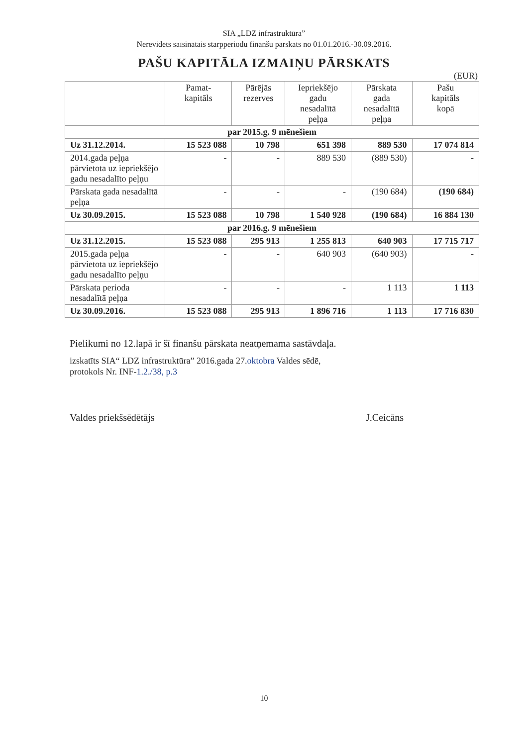SIA „LDZ infrastruktūra”
Nerevidēts saīsinātais starpperiodu finanšu pārskats no 01.01.2016.-30.09.2016.
PAŠU KAPITĀLA IZMAIŅU PĀRSKATS
(EUR)
| | Pamat- kapitāls | Pārējās rezerves | Iepriekšējo gadu nesadalītā peļņa | Pārskata gada nesadalītā peļņa | Pašu kapitāls kopā |
| --- | --- | --- | --- | --- | --- |
| par 2015.g. 9 mēnešiem | | | | | |
| Uz 31.12.2014. | 15 523 088 | 10 798 | 651 398 | 889 530 | 17 074 814 |
| 2014.gada peļņa pārvietota uz iepriekšējo gadu nesadalīto peļņu | - | - | 889 530 | (889 530) | - |
| Pārskata gada nesadalītā peļņa | - | - | - | (190 684) | (190 684) |
| Uz 30.09.2015. | 15 523 088 | 10 798 | 1 540 928 | (190 684) | 16 884 130 |
| par 2016.g. 9 mēnešiem | | | | | |
| Uz 31.12.2015. | 15 523 088 | 295 913 | 1 255 813 | 640 903 | 17 715 717 |
| 2015.gada peļņa pārvietota uz iepriekšējo gadu nesadalīto peļņu | - | - | 640 903 | (640 903) | - |
| Pārskata perioda nesadalītā peļņa | - | - | - | 1 113 | 1 113 |
| Uz 30.09.2016. | 15 523 088 | 295 913 | 1 896 716 | 1 113 | 17 716 830 |
Pielikumi no 12.lapā ir šī finanšu pārskata neatņemama sastāvdaļa.
izskatīts SIA“ LDZ infrastruktūra” 2016.gada 27.oktobra Valdes sēdē,
protokols Nr. INF-1.2./38, p.3
Valdes priekšsēdētājs J.Ceicāns
10